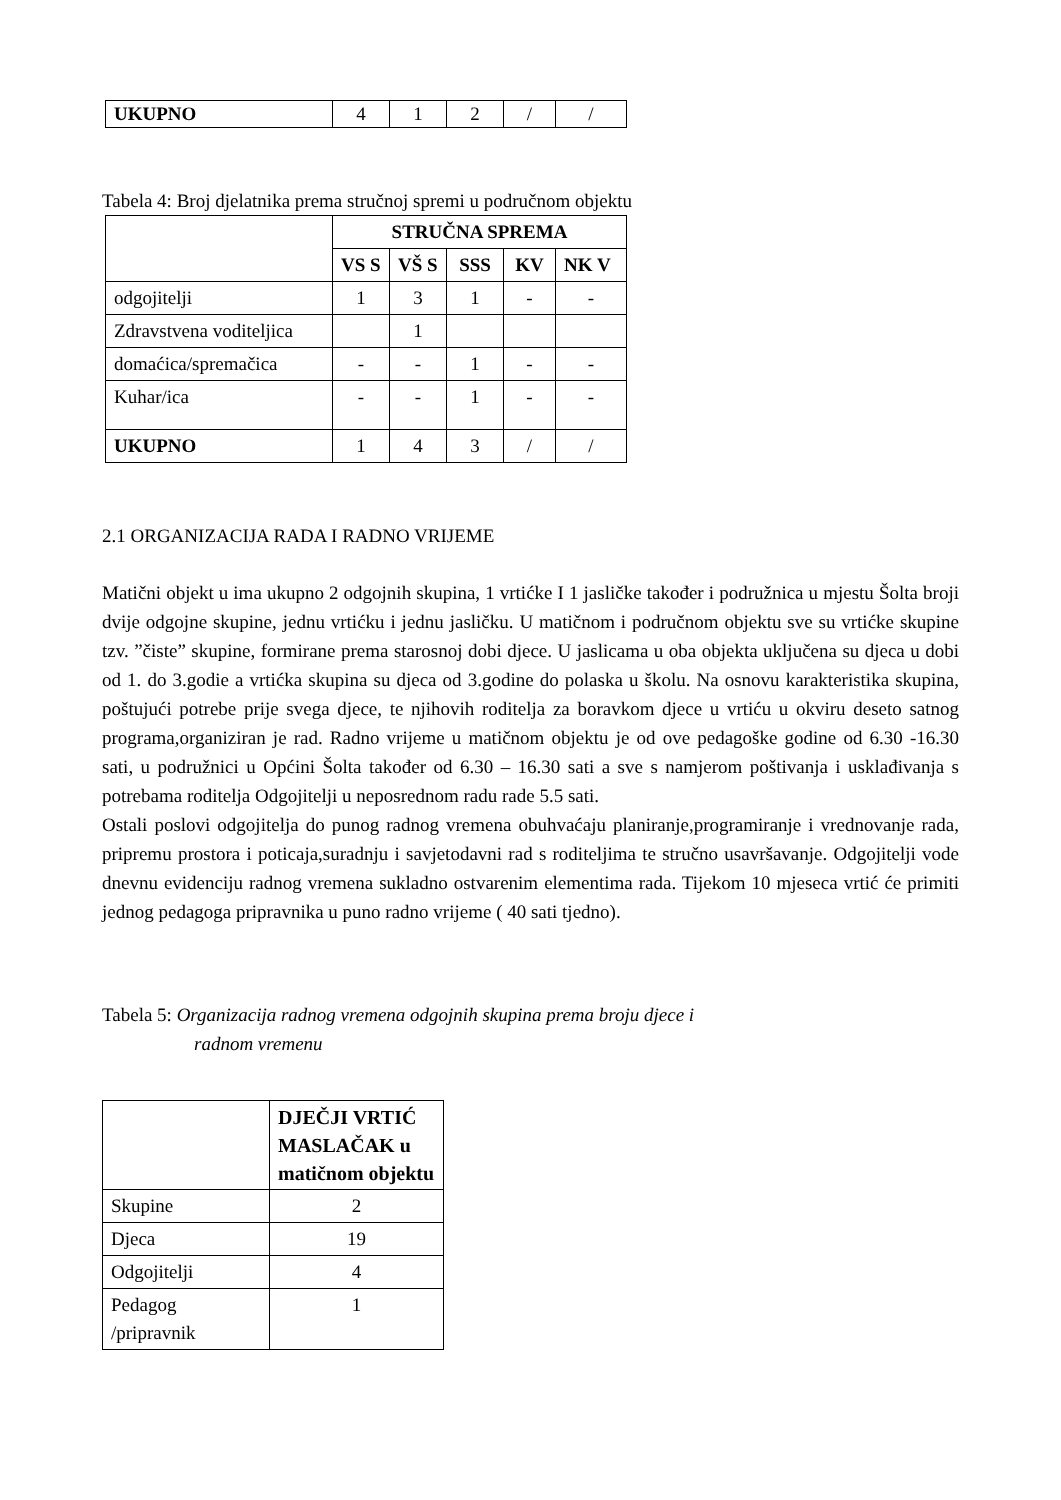| UKUPNO | 4 | 1 | 2 | / | / |
Tabela 4: Broj djelatnika prema stručnoj spremi u područnom objektu
| | STRUČNA SPREMA | | | | |
| | VS S | VŠ S | SSS | KV | NK V |
| odgojitelji | 1 | 3 | 1 | - | - |
| Zdravstvena voditeljica | | 1 | | | |
| domaćica/spremačica | - | - | 1 | - | - |
| Kuhar/ica | - | - | 1 | - | - |
| UKUPNO | 1 | 4 | 3 | / | / |
2.1 ORGANIZACIJA RADA I RADNO VRIJEME
Matični objekt u ima ukupno 2 odgojnih skupina, 1 vrtićke I 1 jasličke također i podružnica u mjestu Šolta broji dvije odgojne skupine, jednu vrtićku i jednu jasličku. U matičnom i područnom objektu sve su vrtićke skupine tzv. ”čiste” skupine, formirane prema starosnoj dobi djece. U jaslicama u oba objekta uključena su djeca u dobi od 1. do 3.godie a vrtićka skupina su djeca od 3.godine do polaska u školu. Na osnovu karakteristika skupina, poštujući potrebe prije svega djece, te njihovih roditelja za boravkom djece u vrtiću u okviru deseto satnog programa,organiziran je rad. Radno vrijeme u matičnom objektu je od ove pedagoške godine od 6.30 -16.30 sati, u podružnici u Općini Šolta također od 6.30 – 16.30 sati a sve s namjerom poštivanja i usklađivanja s potrebama roditelja Odgojitelji u neposrednom radu rade 5.5 sati.
Ostali poslovi odgojitelja do punog radnog vremena obuhvaćaju planiranje,programiranje i vrednovanje rada, pripremu prostora i poticaja,suradnju i savjetodavni rad s roditeljima te stručno usavršavanje. Odgojitelji vode dnevnu evidenciju radnog vremena sukladno ostvarenim elementima rada. Tijekom 10 mjeseca vrtić će primiti jednog pedagoga pripravnika u puno radno vrijeme ( 40 sati tjedno).
Tabela 5: Organizacija radnog vremena odgojnih skupina prema broju djece i
radnom vremenu
| | DJEČJI VRTIĆ MASLAČAK u matičnom objektu |
| Skupine | 2 |
| Djeca | 19 |
| Odgojitelji | 4 |
| Pedagog /pripravnik | 1 |